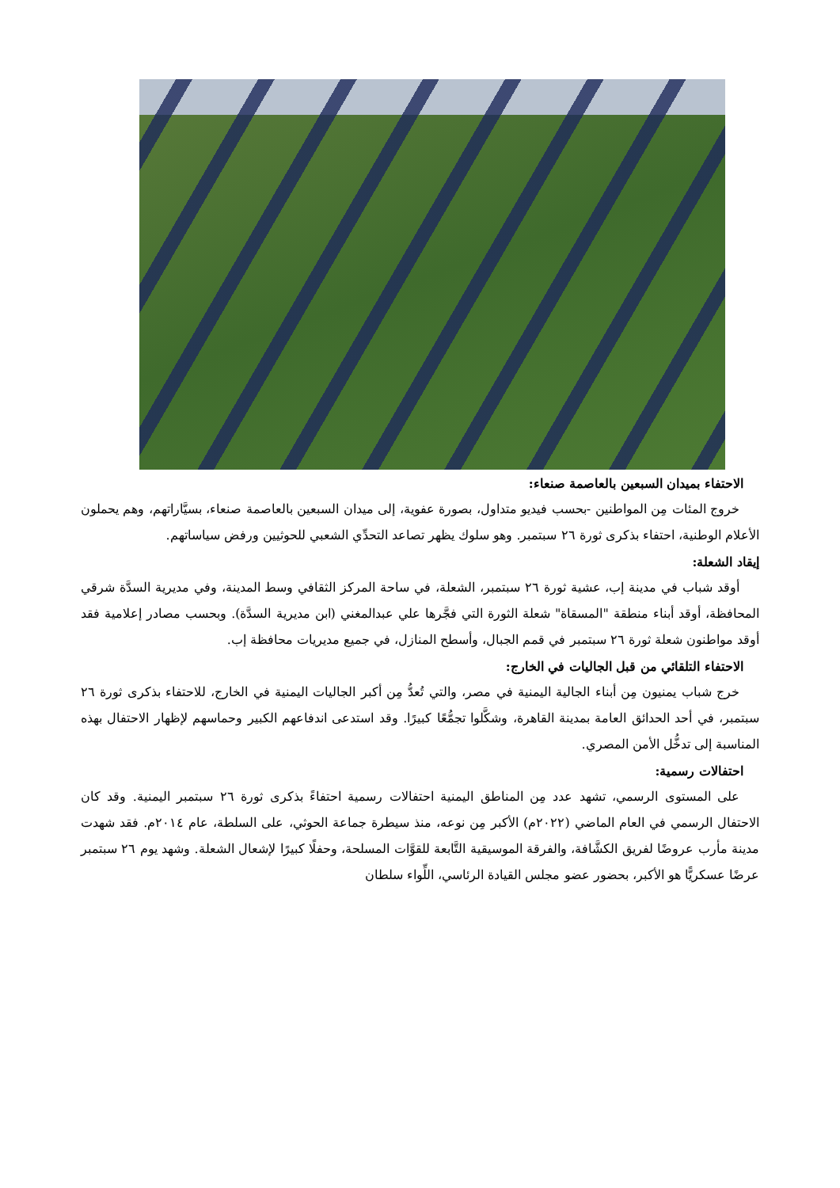الاحتفاء بميدان السبعين بالعاصمة صنعاء:
خروج المئات مِن المواطنين -بحسب فيديو متداول، بصورة عفوية، إلى ميدان السبعين بالعاصمة صنعاء، بسيَّاراتهم، وهم يحملون الأعلام الوطنية، احتفاء بذكرى ثورة ٢٦ سبتمبر. وهو سلوك يظهر تصاعد التحدِّي الشعبي للحوثيين ورفض سياساتهم.
إيقاد الشعلة:
أوقد شباب في مدينة إب، عشية ثورة ٢٦ سبتمبر، الشعلة، في ساحة المركز الثقافي وسط المدينة، وفي مديرية السدَّة شرقي المحافظة، أوقد أبناء منطقة "المسقاة" شعلة الثورة التي فجَّرها علي عبدالمغني (ابن مديرية السدَّة). وبحسب مصادر إعلامية فقد أوقد مواطنون شعلة ثورة ٢٦ سبتمبر في قمم الجبال، وأسطح المنازل، في جميع مديريات محافظة إب.
الاحتفاء التلقائي من قبل الجاليات في الخارج:
خرج شباب يمنيون مِن أبناء الجالية اليمنية في مصر، والتي تُعدُّ مِن أكبر الجاليات اليمنية في الخارج، للاحتفاء بذكرى ثورة ٢٦ سبتمبر، في أحد الحدائق العامة بمدينة القاهرة، وشكَّلوا تجمُّعًا كبيرًا. وقد استدعى اندفاعهم الكبير وحماسهم لإظهار الاحتفال بهذه المناسبة إلى تدخُّل الأمن المصري.
احتفالات رسمية:
على المستوى الرسمي، تشهد عدد مِن المناطق اليمنية احتفالات رسمية احتفاءً بذكرى ثورة ٢٦ سبتمبر اليمنية. وقد كان الاحتفال الرسمي في العام الماضي (٢٠٢٢م) الأكبر مِن نوعه، منذ سيطرة جماعة الحوثي، على السلطة، عام ٢٠١٤م. فقد شهدت مدينة مأرب عروضًا لفريق الكشَّافة، والفرقة الموسيقية التَّابعة للقوَّات المسلحة، وحفلًا كبيرًا لإشعال الشعلة. وشهد يوم ٢٦ سبتمبر عرضًا عسكريًّا هو الأكبر، بحضور عضو مجلس القيادة الرئاسي، اللِّواء سلطان